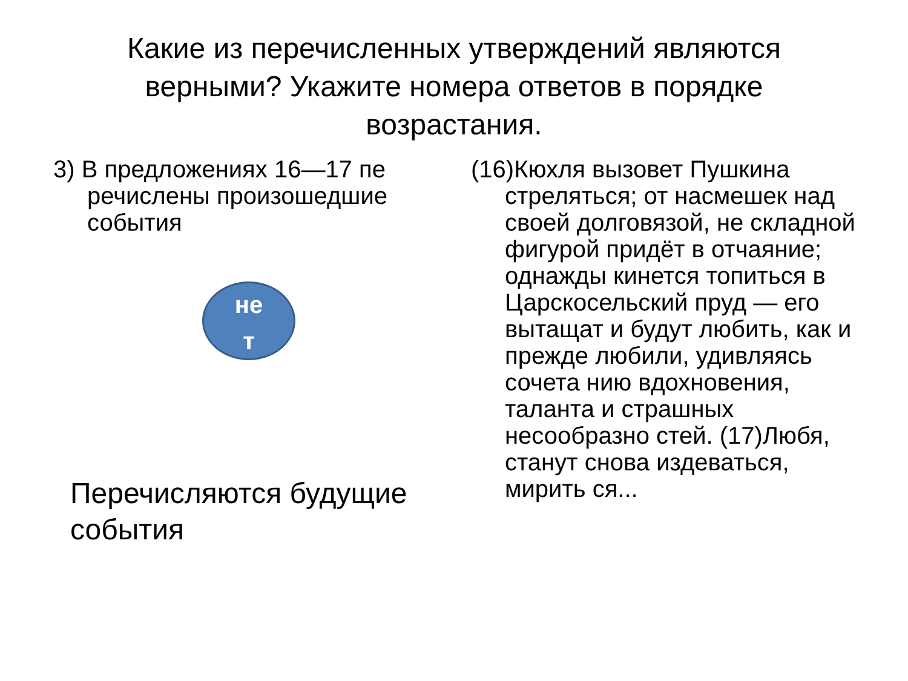Какие из перечисленных утверждений являются верными? Укажите номера ответов в порядке возрастания.
3) В предложениях 16—17 пе речислены произошедшие события
не
т
Перечисляются будущие события
(16)Кюхля вызовет Пушкина стреляться; от насмешек над своей долговязой, не складной фигурой придёт в отчаяние; однажды кинется топиться в Царскосельский пруд — его вытащат и будут любить, как и прежде любили, удивляясь сочета нию вдохновения, таланта и страшных несообразно стей. (17)Любя, станут снова издеваться, мирить ся...